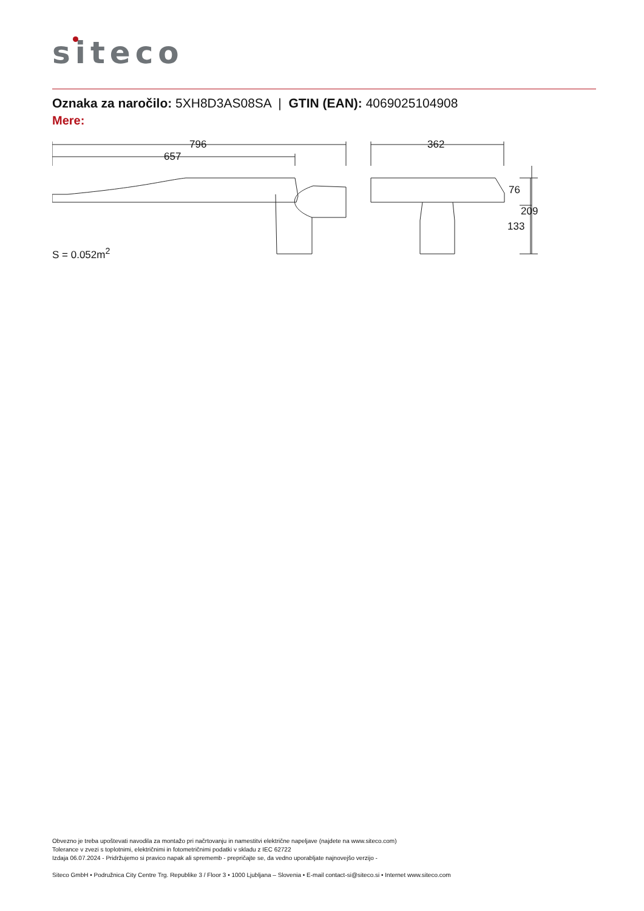siteco
Oznaka za naročilo: 5XH8D3AS08SA | GTIN (EAN): 4069025104908
Mere:
796
657
362
76
133
209
S = 0.052m<sup>2</sup>
Obvezno je treba upoštevati navodila za montažo pri načrtovanju in namestitvi električne napeljave (najdete na www.siteco.com)
Tolerance v zvezi s toplotnimi, električnimi in fotometričnimi podatki v skladu z IEC 62722
Izdaja 06.07.2024 - Pridržujemo si pravico napak ali sprememb - prepričajte se, da vedno uporabljate najnovejšo verzijo -
Siteco GmbH • Podružnica City Centre Trg. Republike 3 / Floor 3 • 1000 Ljubljana – Slovenia • E-mail contact-si@siteco.si • Internet www.siteco.com